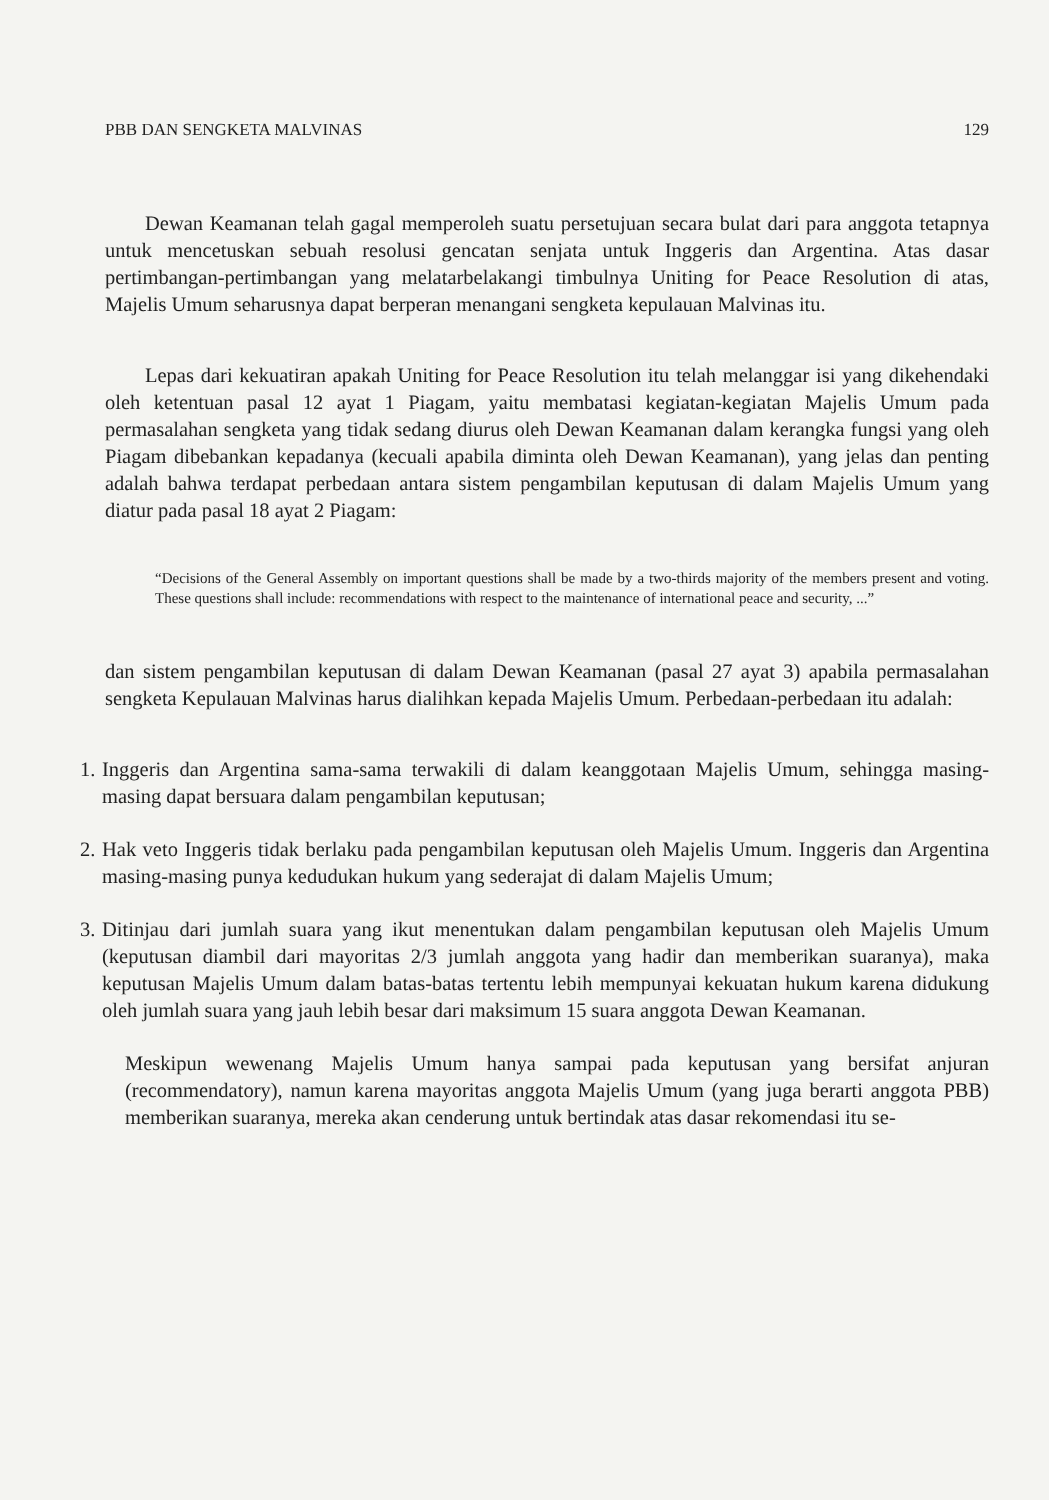PBB DAN SENGKETA MALVINAS 129
Dewan Keamanan telah gagal memperoleh suatu persetujuan secara bulat dari para anggota tetapnya untuk mencetuskan sebuah resolusi gencatan senjata untuk Inggeris dan Argentina. Atas dasar pertimbangan-pertimbangan yang melatarbelakangi timbulnya Uniting for Peace Resolution di atas, Majelis Umum seharusnya dapat berperan menangani sengketa kepulauan Malvinas itu.
Lepas dari kekuatiran apakah Uniting for Peace Resolution itu telah melanggar isi yang dikehendaki oleh ketentuan pasal 12 ayat 1 Piagam, yaitu membatasi kegiatan-kegiatan Majelis Umum pada permasalahan sengketa yang tidak sedang diurus oleh Dewan Keamanan dalam kerangka fungsi yang oleh Piagam dibebankan kepadanya (kecuali apabila diminta oleh Dewan Keamanan), yang jelas dan penting adalah bahwa terdapat perbedaan antara sistem pengambilan keputusan di dalam Majelis Umum yang diatur pada pasal 18 ayat 2 Piagam:
“Decisions of the General Assembly on important questions shall be made by a two-thirds majority of the members present and voting. These questions shall include: recommendations with respect to the maintenance of international peace and security, ...”
dan sistem pengambilan keputusan di dalam Dewan Keamanan (pasal 27 ayat 3) apabila permasalahan sengketa Kepulauan Malvinas harus dialihkan kepada Majelis Umum. Perbedaan-perbedaan itu adalah:
1. Inggeris dan Argentina sama-sama terwakili di dalam keanggotaan Majelis Umum, sehingga masing-masing dapat bersuara dalam pengambilan keputusan;
2. Hak veto Inggeris tidak berlaku pada pengambilan keputusan oleh Majelis Umum. Inggeris dan Argentina masing-masing punya kedudukan hukum yang sederajat di dalam Majelis Umum;
3. Ditinjau dari jumlah suara yang ikut menentukan dalam pengambilan keputusan oleh Majelis Umum (keputusan diambil dari mayoritas 2/3 jumlah anggota yang hadir dan memberikan suaranya), maka keputusan Majelis Umum dalam batas-batas tertentu lebih mempunyai kekuatan hukum karena didukung oleh jumlah suara yang jauh lebih besar dari maksimum 15 suara anggota Dewan Keamanan.
Meskipun wewenang Majelis Umum hanya sampai pada keputusan yang bersifat anjuran (recommendatory), namun karena mayoritas anggota Majelis Umum (yang juga berarti anggota PBB) memberikan suaranya, mereka akan cenderung untuk bertindak atas dasar rekomendasi itu se-